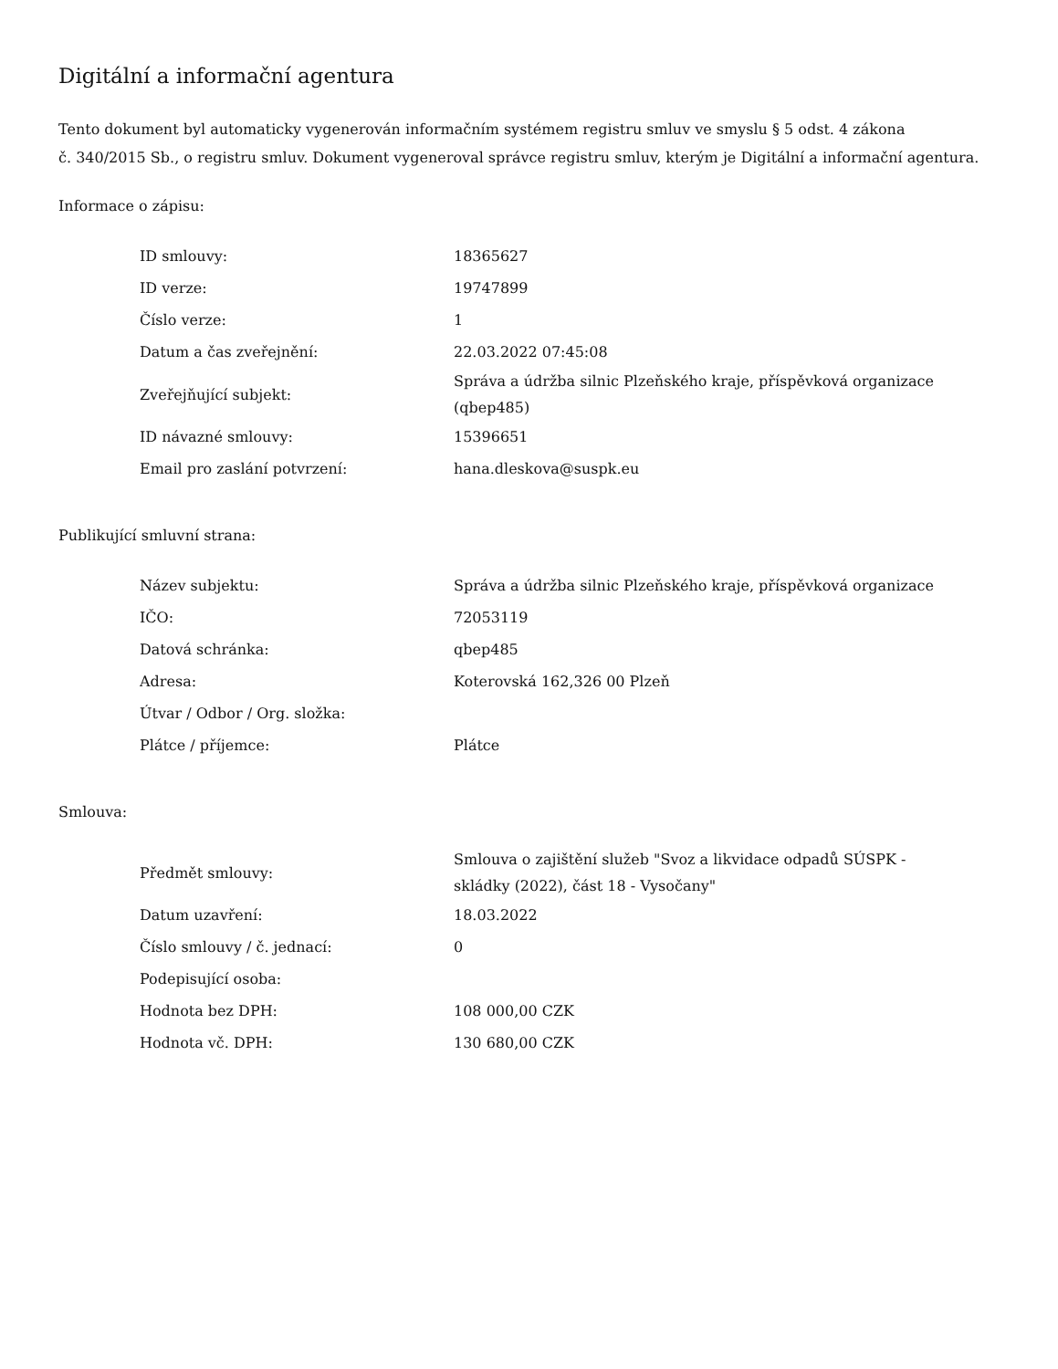Digitální a informační agentura
Tento dokument byl automaticky vygenerován informačním systémem registru smluv ve smyslu § 5 odst. 4 zákona
č. 340/2015 Sb., o registru smluv. Dokument vygeneroval správce registru smluv, kterým je Digitální a informační agentura.
Informace o zápisu:
| ID smlouvy: | 18365627 |
| ID verze: | 19747899 |
| Číslo verze: | 1 |
| Datum a čas zveřejnění: | 22.03.2022 07:45:08 |
| Zveřejňující subjekt: | Správa a údržba silnic Plzeňského kraje, příspěvková organizace (qbep485) |
| ID návazné smlouvy: | 15396651 |
| Email pro zaslání potvrzení: | hana.dleskova@suspk.eu |
Publikující smluvní strana:
| Název subjektu: | Správa a údržba silnic Plzeňského kraje, příspěvková organizace |
| IČO: | 72053119 |
| Datová schránka: | qbep485 |
| Adresa: | Koterovská 162,326 00 Plzeň |
| Útvar / Odbor / Org. složka: | |
| Plátce / příjemce: | Plátce |
Smlouva:
| Předmět smlouvy: | Smlouva o zajištění služeb "Svoz a likvidace odpadů SÚSPK - skládky (2022), část 18 - Vysočany" |
| Datum uzavření: | 18.03.2022 |
| Číslo smlouvy / č. jednací: | 0 |
| Podepisující osoba: | |
| Hodnota bez DPH: | 108 000,00 CZK |
| Hodnota vč. DPH: | 130 680,00 CZK |